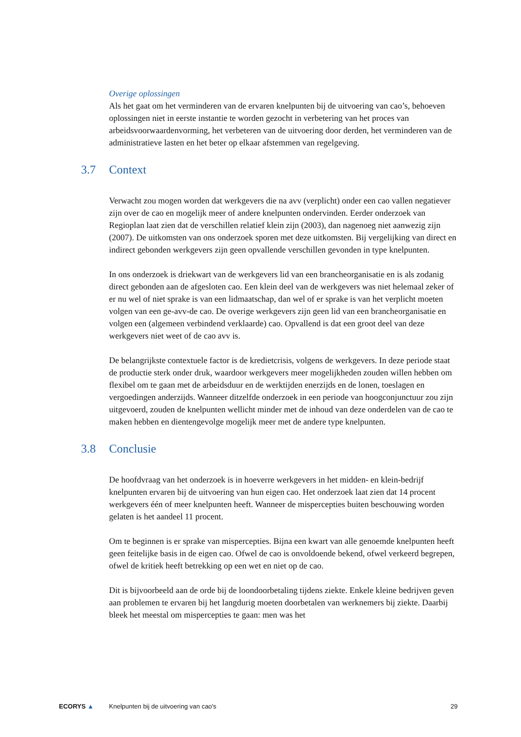Overige oplossingen
Als het gaat om het verminderen van de ervaren knelpunten bij de uitvoering van cao’s, behoeven oplossingen niet in eerste instantie te worden gezocht in verbetering van het proces van arbeidsvoorwaardenvorming, het verbeteren van de uitvoering door derden, het verminderen van de administratieve lasten en het beter op elkaar afstemmen van regelgeving.
3.7 Context
Verwacht zou mogen worden dat werkgevers die na avv (verplicht) onder een cao vallen negatiever zijn over de cao en mogelijk meer of andere knelpunten ondervinden. Eerder onderzoek van Regioplan laat zien dat de verschillen relatief klein zijn (2003), dan nagenoeg niet aanwezig zijn (2007). De uitkomsten van ons onderzoek sporen met deze uitkomsten. Bij vergelijking van direct en indirect gebonden werkgevers zijn geen opvallende verschillen gevonden in type knelpunten.
In ons onderzoek is driekwart van de werkgevers lid van een brancheorganisatie en is als zodanig direct gebonden aan de afgesloten cao. Een klein deel van de werkgevers was niet helemaal zeker of er nu wel of niet sprake is van een lidmaatschap, dan wel of er sprake is van het verplicht moeten volgen van een ge-avv-de cao. De overige werkgevers zijn geen lid van een brancheorganisatie en volgen een (algemeen verbindend verklaarde) cao. Opvallend is dat een groot deel van deze werkgevers niet weet of de cao avv is.
De belangrijkste contextuele factor is de kredietcrisis, volgens de werkgevers. In deze periode staat de productie sterk onder druk, waardoor werkgevers meer mogelijkheden zouden willen hebben om flexibel om te gaan met de arbeidsduur en de werktijden enerzijds en de lonen, toeslagen en vergoedingen anderzijds. Wanneer ditzelfde onderzoek in een periode van hoogconjunctuur zou zijn uitgevoerd, zouden de knelpunten wellicht minder met de inhoud van deze onderdelen van de cao te maken hebben en dientengevolge mogelijk meer met de andere type knelpunten.
3.8 Conclusie
De hoofdvraag van het onderzoek is in hoeverre werkgevers in het midden- en klein-bedrijf knelpunten ervaren bij de uitvoering van hun eigen cao. Het onderzoek laat zien dat 14 procent werkgevers één of meer knelpunten heeft. Wanneer de mispercepties buiten beschouwing worden gelaten is het aandeel 11 procent.
Om te beginnen is er sprake van mispercepties. Bijna een kwart van alle genoemde knelpunten heeft geen feitelijke basis in de eigen cao. Ofwel de cao is onvoldoende bekend, ofwel verkeerd begrepen, ofwel de kritiek heeft betrekking op een wet en niet op de cao.
Dit is bijvoorbeeld aan de orde bij de loondoorbetaling tijdens ziekte. Enkele kleine bedrijven geven aan problemen te ervaren bij het langdurig moeten doorbetalen van werknemers bij ziekte. Daarbij bleek het meestal om mispercepties te gaan: men was het
ECORYS ▲
Knelpunten bij de uitvoering van cao's
29